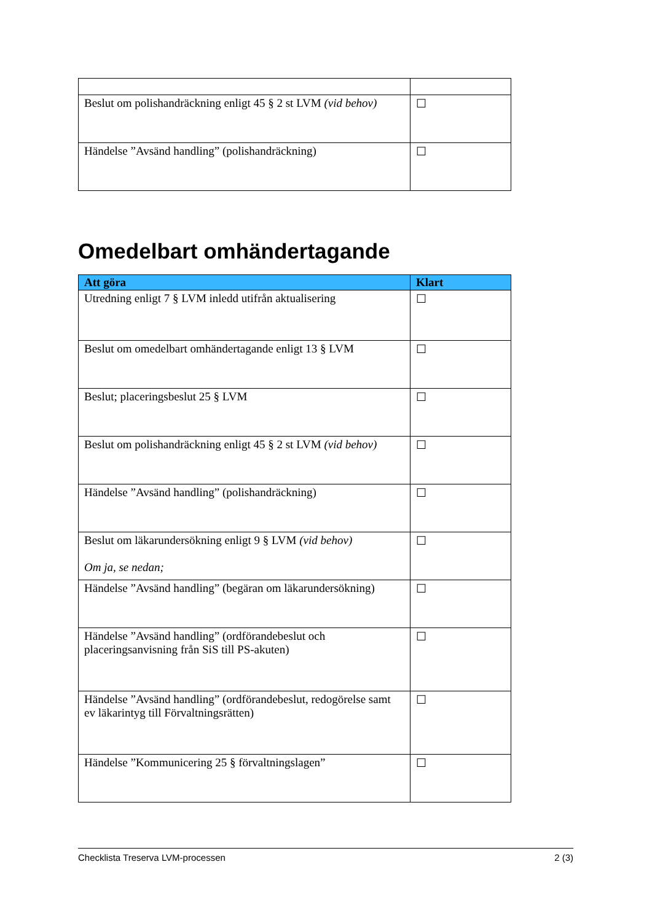| Beslut om polishandräckning enligt 45 § 2 st LVM (vid behov) | ☐ |
| Händelse ”Avsänd handling” (polishandräckning) | ☐ |
Omedelbart omhändertagande
| Att göra | Klart |
| --- | --- |
| Utredning enligt 7 § LVM inledd utifrån aktualisering | ☐ |
| Beslut om omedelbart omhändertagande enligt 13 § LVM | ☐ |
| Beslut; placeringsbeslut 25 § LVM | ☐ |
| Beslut om polishandräckning enligt 45 § 2 st LVM (vid behov) | ☐ |
| Händelse ”Avsänd handling” (polishandräckning) | ☐ |
| Beslut om läkarundersökning enligt 9 § LVM (vid behov) Om ja, se nedan; | ☐ |
| Händelse ”Avsänd handling” (begäran om läkarundersökning) | ☐ |
| Händelse ”Avsänd handling” (ordförandebeslut och placeringsanvisning från SiS till PS-akuten) | ☐ |
| Händelse ”Avsänd handling” (ordförandebeslut, redogörelse samt ev läkarintyg till Förvaltningsrätten) | ☐ |
| Händelse ”Kommunicering 25 § förvaltningslagen” | ☐ |
Checklista Treserva LVM-processen 2 (3)